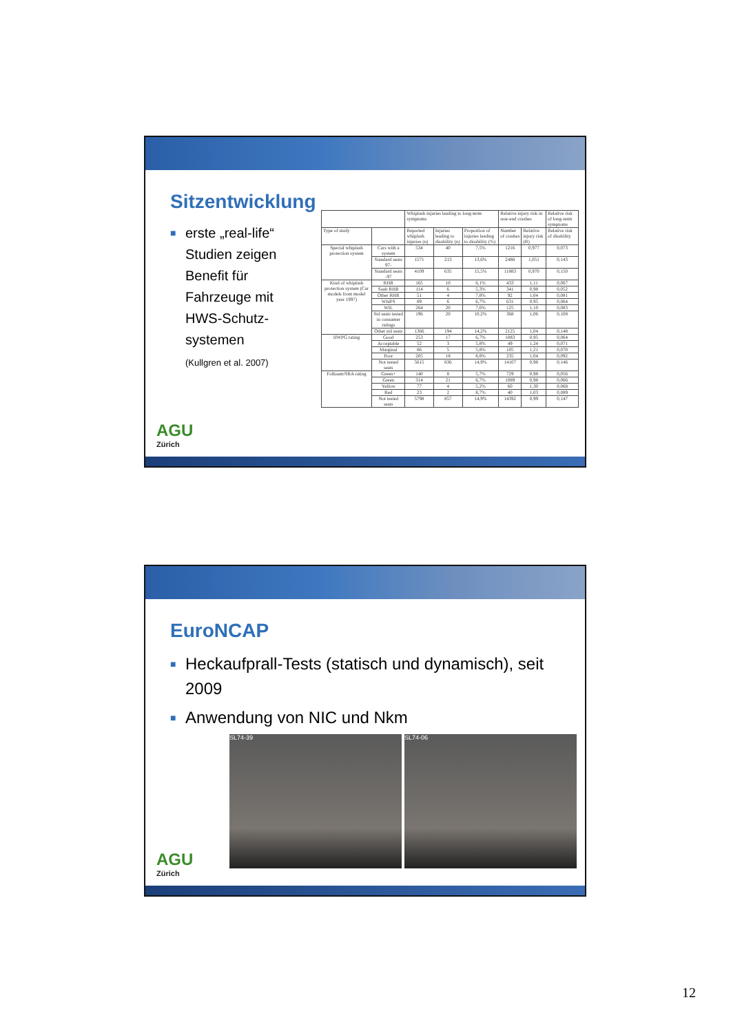Sitzentwicklung
■ erste „real-life“
Studien zeigen
Benefit für
Fahrzeuge mit
HWS-Schutz-
systemen
(Kullgren et al. 2007)
| | | Whiplash injuries leading to long-term symptoms | | | Relative injury risk in rear-end crashes | | Relative risk of long-term symptoms |
| --- | --- | --- | --- | --- | --- | --- | --- |
| Type of study | | Reported whiplash injuries (n) | Injuries leading to disability (n) | Proportion of injuries leading to disability (%) | Number of crashes | Relative injury risk (R) | Relative risk of disability |
| Special whiplash protection system | Cars with a system | 534 | 40 | 7,5% | 1216 | 0,977 | 0,073 |
| | Standard seats 97- | 1571 | 213 | 13,6% | 2488 | 1,051 | 0,143 |
| | Standard seats -97 | 4109 | 635 | 15,5% | 11883 | 0,970 | 0,150 |
| Kind of whiplash protection system (Car models from model year 1997) | RHR | 165 | 10 | 6,1% | 433 | 1,11 | 0,067 |
| | Saab RHR | 114 | 6 | 5,3% | 341 | 0,98 | 0,052 |
| | Other RHR | 51 | 4 | 7,8% | 92 | 1,04 | 0,081 |
| | WhiPS | 89 | 6 | 6,7% | 631 | 0,95 | 0,064 |
| | WIL | 264 | 20 | 7,6% | 125 | 1,10 | 0,083 |
| | Std seats tested in consumer ratings | 196 | 20 | 10,2% | 368 | 1,06 | 0,108 |
| | Other std seats | 1366 | 194 | 14,2% | 2125 | 1,04 | 0,148 |
| IIWPG rating | Good | 253 | 17 | 6,7% | 1083 | 0,95 | 0,064 |
| | Acceptable | 52 | 3 | 5,8% | 49 | 1,24 | 0,071 |
| | Marginal | 86 | 5 | 5,8% | 105 | 1,21 | 0,070 |
| | Poor | 205 | 18 | 8,8% | 235 | 1,04 | 0,092 |
| | Not tested seats | 5615 | 836 | 14,9% | 14107 | 0,98 | 0,146 |
| Folksam/SRA rating | Green+ | 140 | 8 | 5,7% | 729 | 0,98 | 0,056 |
| | Green | 314 | 21 | 6,7% | 1089 | 0,98 | 0,066 |
| | Yellow | 77 | 4 | 5,2% | 60 | 1,30 | 0,068 |
| | Red | 23 | 2 | 8,7% | 40 | 1,03 | 0,089 |
| | Not tested seats | 5798 | 857 | 14,9% | 14392 | 0,99 | 0,147 |
AGU
Zürich
EuroNCAP
■ Heckaufprall-Tests (statisch und dynamisch), seit 2009
■ Anwendung von NIC und Nkm
SL74-39 SL74-06
AGU
Zürich
12